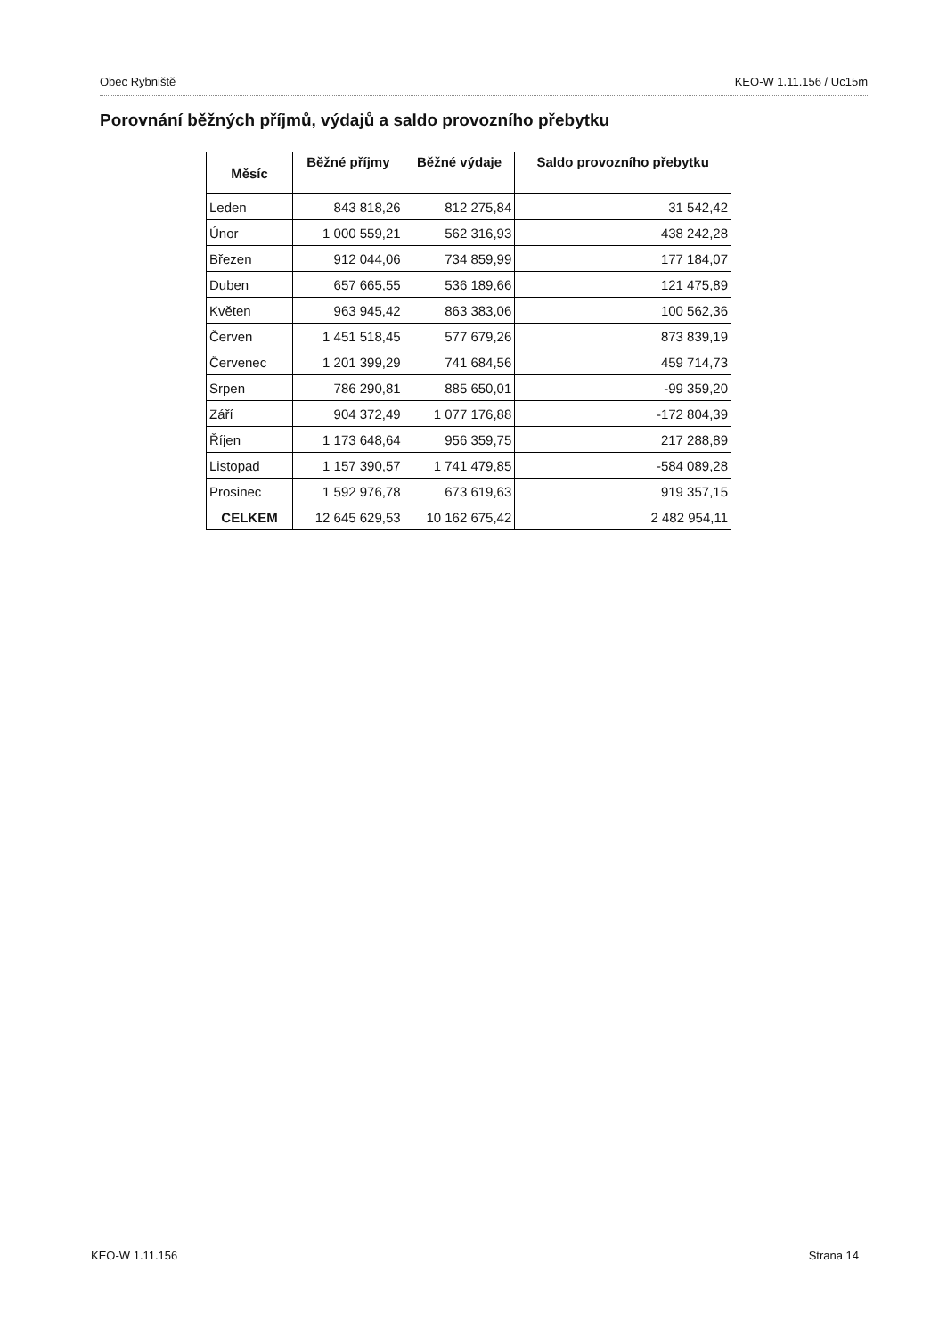Obec Rybniště KEO-W 1.11.156 / Uc15m
Porovnání běžných příjmů, výdajů a saldo provozního přebytku
| Měsíc | Běžné příjmy | Běžné výdaje | Saldo provozního přebytku |
| --- | --- | --- | --- |
| Leden | 843 818,26 | 812 275,84 | 31 542,42 |
| Únor | 1 000 559,21 | 562 316,93 | 438 242,28 |
| Březen | 912 044,06 | 734 859,99 | 177 184,07 |
| Duben | 657 665,55 | 536 189,66 | 121 475,89 |
| Květen | 963 945,42 | 863 383,06 | 100 562,36 |
| Červen | 1 451 518,45 | 577 679,26 | 873 839,19 |
| Červenec | 1 201 399,29 | 741 684,56 | 459 714,73 |
| Srpen | 786 290,81 | 885 650,01 | -99 359,20 |
| Září | 904 372,49 | 1 077 176,88 | -172 804,39 |
| Říjen | 1 173 648,64 | 956 359,75 | 217 288,89 |
| Listopad | 1 157 390,57 | 1 741 479,85 | -584 089,28 |
| Prosinec | 1 592 976,78 | 673 619,63 | 919 357,15 |
| CELKEM | 12 645 629,53 | 10 162 675,42 | 2 482 954,11 |
KEO-W 1.11.156 Strana 14